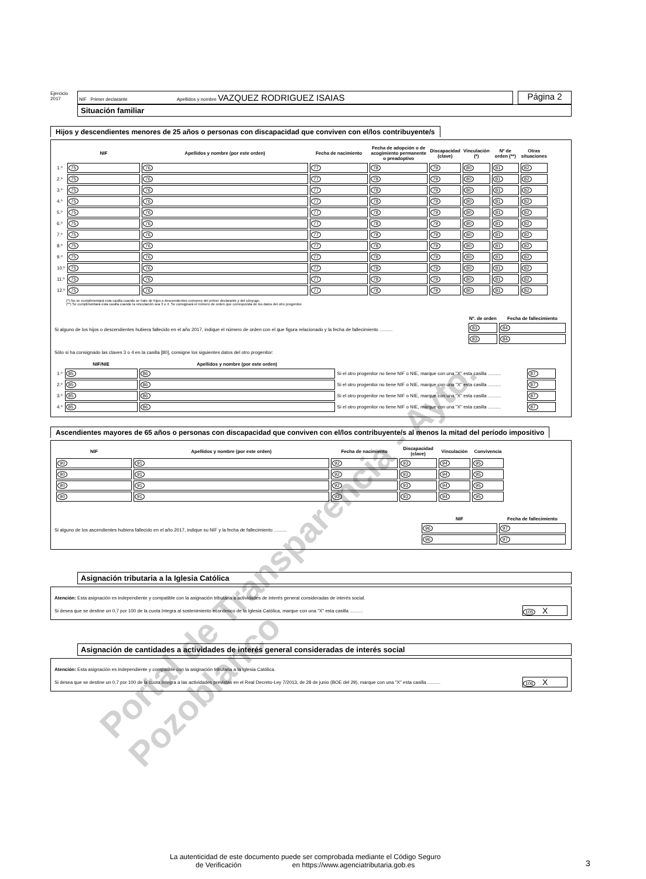Ejercicio
2017
NIF Primer declarante Apellidos y nombre VAZQUEZ RODRIGUEZ ISAIAS
Página 2
Situación familiar
Hijos y descendientes menores de 25 años o personas con discapacidad que conviven con el/los contribuyente/s
| | NIF | Apellidos y nombre (por este orden) | Fecha de nacimiento | Fecha de adopción o de acogimiento permanente o preadoptivo | Discapacidad (clave) | Vinculación (*) | Nº de orden (**) | Otras situaciones |
| --- | --- | --- | --- | --- | --- | --- | --- | --- |
| 1.º | 75 | 76 | 77 | 78 | 79 | 80 | 81 | 82 |
| 2.º | 75 | 76 | 77 | 78 | 79 | 80 | 81 | 82 |
| 3.º | 75 | 76 | 77 | 78 | 79 | 80 | 81 | 82 |
| 4.º | 75 | 76 | 77 | 78 | 79 | 80 | 81 | 82 |
| 5.º | 75 | 76 | 77 | 78 | 79 | 80 | 81 | 82 |
| 6.º | 75 | 76 | 77 | 78 | 79 | 80 | 81 | 82 |
| 7.º | 75 | 76 | 77 | 78 | 79 | 80 | 81 | 82 |
| 8.º | 75 | 76 | 77 | 78 | 79 | 80 | 81 | 82 |
| 9.º | 75 | 76 | 77 | 78 | 79 | 80 | 81 | 82 |
| 10.º | 75 | 76 | 77 | 78 | 79 | 80 | 81 | 82 |
| 11.º | 75 | 76 | 77 | 78 | 79 | 80 | 81 | 82 |
| 12.º | 75 | 76 | 77 | 78 | 79 | 80 | 81 | 82 |
(*) No se cumplimentará esta casilla cuando se trate de hijos o descendientes comunes del primer declarante y del cónyuge.
(**) Se cumplimentará esta casilla cuando la vinculación sea 3 o 4. Se consignará el número de orden que corresponda de los datos del otro progenitor.
Si alguno de los hijos o descendientes hubiera fallecido en el año 2017, indique el número de orden con el que figura relacionado y la fecha de fallecimiento ..........
| Nº. de orden | Fecha de fallecimiento |
| --- | --- |
| 83 | 84 |
| 83 | 84 |
Sólo si ha consignado las claves 3 o 4 en la casilla [80], consigne los siguientes datos del otro progenitor:
| | NIF/NIE | Apellidos y nombre (por este orden) | | |
| --- | --- | --- | --- | --- |
| 1.º | 85 | 86 | Si el otro progenitor no tiene NIF o NIE, marque con una "X" esta casilla .......... | 87 |
| 2.º | 85 | 86 | Si el otro progenitor no tiene NIF o NIE, marque con una "X" esta casilla .......... | 87 |
| 3.º | 85 | 86 | Si el otro progenitor no tiene NIF o NIE, marque con una "X" esta casilla .......... | 87 |
| 4.º | 85 | 86 | Si el otro progenitor no tiene NIF o NIE, marque con una "X" esta casilla .......... | 87 |
Ascendientes mayores de 65 años o personas con discapacidad que conviven con el/los contribuyente/s al menos la mitad del período impositivo
| NIF | Apellidos y nombre (por este orden) | Fecha de nacimiento | Discapacidad (clave) | Vinculación | Convivencia |
| --- | --- | --- | --- | --- | --- |
| 90 | 91 | 92 | 93 | 94 | 95 |
| 90 | 91 | 92 | 93 | 94 | 95 |
| 90 | 91 | 92 | 93 | 94 | 95 |
| 90 | 91 | 92 | 93 | 94 | 95 |
Si alguno de los ascendientes hubiera fallecido en el año 2017, indique su NIF y la fecha de fallecimiento ..........
| NIF | Fecha de fallecimiento |
| --- | --- |
| 96 | 97 |
| 96 | 97 |
Asignación tributaria a la Iglesia Católica
Atención: Esta asignación es independiente y compatible con la asignación tributaria a actividades de interés general consideradas de interés social.
Si desea que se destine un 0,7 por 100 de la cuota íntegra al sostenimiento económico de la Iglesia Católica, marque con una "X" esta casilla ..........
105 X
Asignación de cantidades a actividades de interés general consideradas de interés social
Atención: Esta asignación es independiente y compatible con la asignación tributaria a la Iglesia Católica.
Si desea que se destine un 0,7 por 100 de la cuota íntegra a las actividades previstas en el Real Decreto-Ley 7/2013, de 28 de junio (BOE del 29), marque con una "X" esta casilla ..........
106 X
La autenticidad de este documento puede ser comprobada mediante el Código Seguro
de Verificación en https://www.agenciatributaria.gob.es
3
Portal de Transparencia - Ayto. Pozoblanco